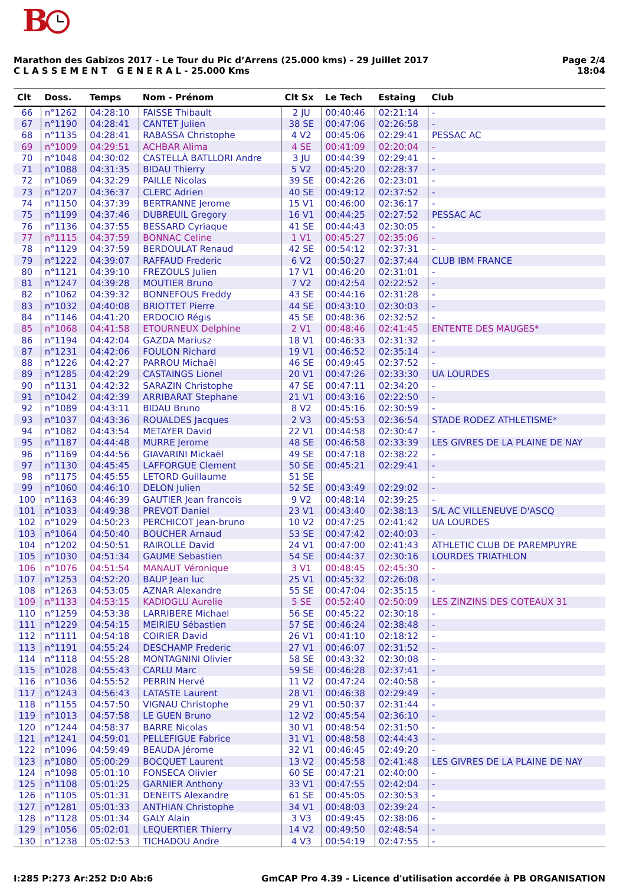B
Marathon des Gabizos 2017 - Le Tour du Pic d’Arrens (25.000 kms) - 29 Juillet 2017
C L A S S E M E N T G E N E R A L - 25.000 Kms
Page 2/4
18:04
| Clt | Doss. | Temps | Nom - Prénom | Clt Sx | Le Tech | Estaing | Club |
| --- | --- | --- | --- | --- | --- | --- | --- |
| 66 | n°1262 | 04:28:10 | FAISSE Thibault | 2 JU | 00:40:46 | 02:21:14 | - |
| 67 | n°1190 | 04:28:41 | CANTET Julien | 38 SE | 00:47:06 | 02:26:58 | - |
| 68 | n°1135 | 04:28:41 | RABASSA Christophe | 4 V2 | 00:45:06 | 02:29:41 | PESSAC AC |
| 69 | n°1009 | 04:29:51 | ACHBAR Alima | 4 SE | 00:41:09 | 02:20:04 | - |
| 70 | n°1048 | 04:30:02 | CASTELLÀ BATLLORI Andre | 3 JU | 00:44:39 | 02:29:41 | - |
| 71 | n°1088 | 04:31:35 | BIDAU Thierry | 5 V2 | 00:45:20 | 02:28:37 | - |
| 72 | n°1069 | 04:32:29 | PAILLE Nicolas | 39 SE | 00:42:26 | 02:23:01 | - |
| 73 | n°1207 | 04:36:37 | CLERC Adrien | 40 SE | 00:49:12 | 02:37:52 | - |
| 74 | n°1150 | 04:37:39 | BERTRANNE Jerome | 15 V1 | 00:46:00 | 02:36:17 | - |
| 75 | n°1199 | 04:37:46 | DUBREUIL Gregory | 16 V1 | 00:44:25 | 02:27:52 | PESSAC AC |
| 76 | n°1136 | 04:37:55 | BESSARD Cyriaque | 41 SE | 00:44:43 | 02:30:05 | - |
| 77 | n°1115 | 04:37:59 | BONNAC Celine | 1 V1 | 00:45:27 | 02:35:06 | - |
| 78 | n°1129 | 04:37:59 | BERDOULAT Renaud | 42 SE | 00:54:12 | 02:37:31 | - |
| 79 | n°1222 | 04:39:07 | RAFFAUD Frederic | 6 V2 | 00:50:27 | 02:37:44 | CLUB IBM FRANCE |
| 80 | n°1121 | 04:39:10 | FREZOULS Julien | 17 V1 | 00:46:20 | 02:31:01 | - |
| 81 | n°1247 | 04:39:28 | MOUTIER Bruno | 7 V2 | 00:42:54 | 02:22:52 | - |
| 82 | n°1062 | 04:39:32 | BONNEFOUS Freddy | 43 SE | 00:44:16 | 02:31:28 | - |
| 83 | n°1032 | 04:40:08 | BRIOTTET Pierre | 44 SE | 00:43:10 | 02:30:03 | - |
| 84 | n°1146 | 04:41:20 | ERDOCIO Régis | 45 SE | 00:48:36 | 02:32:52 | - |
| 85 | n°1068 | 04:41:58 | ETOURNEUX Delphine | 2 V1 | 00:48:46 | 02:41:45 | ENTENTE DES MAUGES* |
| 86 | n°1194 | 04:42:04 | GAZDA Mariusz | 18 V1 | 00:46:33 | 02:31:32 | - |
| 87 | n°1231 | 04:42:06 | FOULON Richard | 19 V1 | 00:46:52 | 02:35:14 | - |
| 88 | n°1226 | 04:42:27 | PARROU Michaël | 46 SE | 00:49:45 | 02:37:52 | - |
| 89 | n°1285 | 04:42:29 | CASTAINGS Lionel | 20 V1 | 00:47:26 | 02:33:30 | UA LOURDES |
| 90 | n°1131 | 04:42:32 | SARAZIN Christophe | 47 SE | 00:47:11 | 02:34:20 | - |
| 91 | n°1042 | 04:42:39 | ARRIBARAT Stephane | 21 V1 | 00:43:16 | 02:22:50 | - |
| 92 | n°1089 | 04:43:11 | BIDAU Bruno | 8 V2 | 00:45:16 | 02:30:59 | - |
| 93 | n°1037 | 04:43:36 | ROUALDES Jacques | 2 V3 | 00:45:53 | 02:36:54 | STADE RODEZ ATHLETISME* |
| 94 | n°1082 | 04:43:54 | METAYER David | 22 V1 | 00:44:58 | 02:30:47 | - |
| 95 | n°1187 | 04:44:48 | MURRE Jerome | 48 SE | 00:46:58 | 02:33:39 | LES GIVRES DE LA PLAINE DE NAY |
| 96 | n°1169 | 04:44:56 | GIAVARINI Mickaël | 49 SE | 00:47:18 | 02:38:22 | - |
| 97 | n°1130 | 04:45:45 | LAFFORGUE Clement | 50 SE | 00:45:21 | 02:29:41 | - |
| 98 | n°1175 | 04:45:55 | LETORD Guillaume | 51 SE | | | - |
| 99 | n°1060 | 04:46:10 | DELON Julien | 52 SE | 00:43:49 | 02:29:02 | - |
| 100 | n°1163 | 04:46:39 | GAUTIER Jean francois | 9 V2 | 00:48:14 | 02:39:25 | - |
| 101 | n°1033 | 04:49:38 | PREVOT Daniel | 23 V1 | 00:43:40 | 02:38:13 | S/L AC VILLENEUVE D'ASCQ |
| 102 | n°1029 | 04:50:23 | PERCHICOT Jean-bruno | 10 V2 | 00:47:25 | 02:41:42 | UA LOURDES |
| 103 | n°1064 | 04:50:40 | BOUCHER Arnaud | 53 SE | 00:47:42 | 02:40:03 | - |
| 104 | n°1202 | 04:50:51 | RAIROLLE David | 24 V1 | 00:47:00 | 02:41:43 | ATHLETIC CLUB DE PAREMPUYRE |
| 105 | n°1030 | 04:51:34 | GAUME Sebastien | 54 SE | 00:44:37 | 02:30:16 | LOURDES TRIATHLON |
| 106 | n°1076 | 04:51:54 | MANAUT Véronique | 3 V1 | 00:48:45 | 02:45:30 | - |
| 107 | n°1253 | 04:52:20 | BAUP Jean luc | 25 V1 | 00:45:32 | 02:26:08 | - |
| 108 | n°1263 | 04:53:05 | AZNAR Alexandre | 55 SE | 00:47:04 | 02:35:15 | - |
| 109 | n°1133 | 04:53:15 | KADIOGLU Aurelie | 5 SE | 00:52:40 | 02:50:09 | LES ZINZINS DES COTEAUX 31 |
| 110 | n°1259 | 04:53:38 | LARRIBERE Michael | 56 SE | 00:45:22 | 02:30:18 | - |
| 111 | n°1229 | 04:54:15 | MEIRIEU Sébastien | 57 SE | 00:46:24 | 02:38:48 | - |
| 112 | n°1111 | 04:54:18 | COIRIER David | 26 V1 | 00:41:10 | 02:18:12 | - |
| 113 | n°1191 | 04:55:24 | DESCHAMP Frederic | 27 V1 | 00:46:07 | 02:31:52 | - |
| 114 | n°1118 | 04:55:28 | MONTAGNINI Olivier | 58 SE | 00:43:32 | 02:30:08 | - |
| 115 | n°1028 | 04:55:43 | CARLU Marc | 59 SE | 00:46:28 | 02:37:41 | - |
| 116 | n°1036 | 04:55:52 | PERRIN Hervé | 11 V2 | 00:47:24 | 02:40:58 | - |
| 117 | n°1243 | 04:56:43 | LATASTE Laurent | 28 V1 | 00:46:38 | 02:29:49 | - |
| 118 | n°1155 | 04:57:50 | VIGNAU Christophe | 29 V1 | 00:50:37 | 02:31:44 | - |
| 119 | n°1013 | 04:57:58 | LE GUEN Bruno | 12 V2 | 00:45:54 | 02:36:10 | - |
| 120 | n°1244 | 04:58:37 | BARRE Nicolas | 30 V1 | 00:48:54 | 02:31:50 | - |
| 121 | n°1241 | 04:59:01 | PELLEFIGUE Fabrice | 31 V1 | 00:48:58 | 02:44:43 | - |
| 122 | n°1096 | 04:59:49 | BEAUDA Jérome | 32 V1 | 00:46:45 | 02:49:20 | - |
| 123 | n°1080 | 05:00:29 | BOCQUET Laurent | 13 V2 | 00:45:58 | 02:41:48 | LES GIVRES DE LA PLAINE DE NAY |
| 124 | n°1098 | 05:01:10 | FONSECA Olivier | 60 SE | 00:47:21 | 02:40:00 | - |
| 125 | n°1108 | 05:01:25 | GARNIER Anthony | 33 V1 | 00:47:55 | 02:42:04 | - |
| 126 | n°1105 | 05:01:31 | DENEITS Alexandre | 61 SE | 00:45:05 | 02:30:53 | - |
| 127 | n°1281 | 05:01:33 | ANTHIAN Christophe | 34 V1 | 00:48:03 | 02:39:24 | - |
| 128 | n°1128 | 05:01:34 | GALY Alain | 3 V3 | 00:49:45 | 02:38:06 | - |
| 129 | n°1056 | 05:02:01 | LEQUERTIER Thierry | 14 V2 | 00:49:50 | 02:48:54 | - |
| 130 | n°1238 | 05:02:53 | TICHADOU Andre | 4 V3 | 00:54:19 | 02:47:55 | - |
I:285 P:273 Ar:252 D:0 Ab:6 GmCAP Pro 4.39 - Licence d'utilisation accordée à PB ORGANISATION